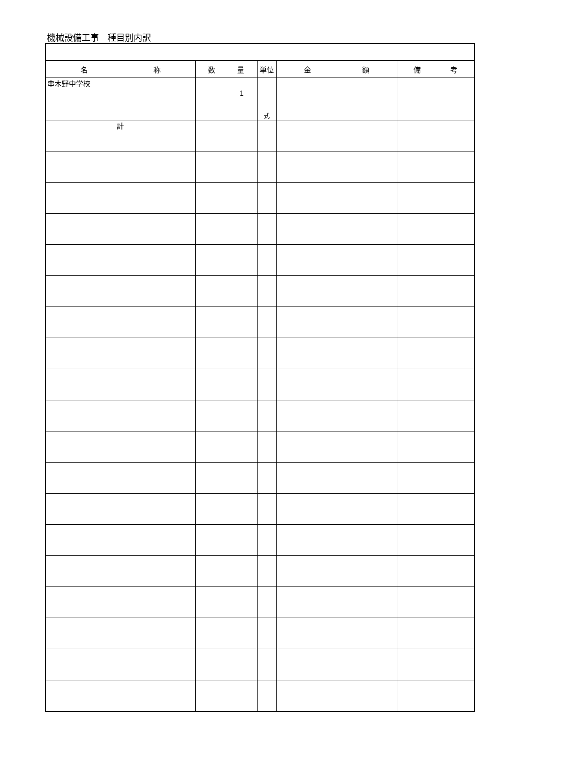機械設備工事　種目別内訳
| 名 称 | 数 量 | 単位 | 金 額 | 備 考 |
| --- | --- | --- | --- | --- |
| 串木野中学校 | 1 | 式 | | |
| 計 | | | | |